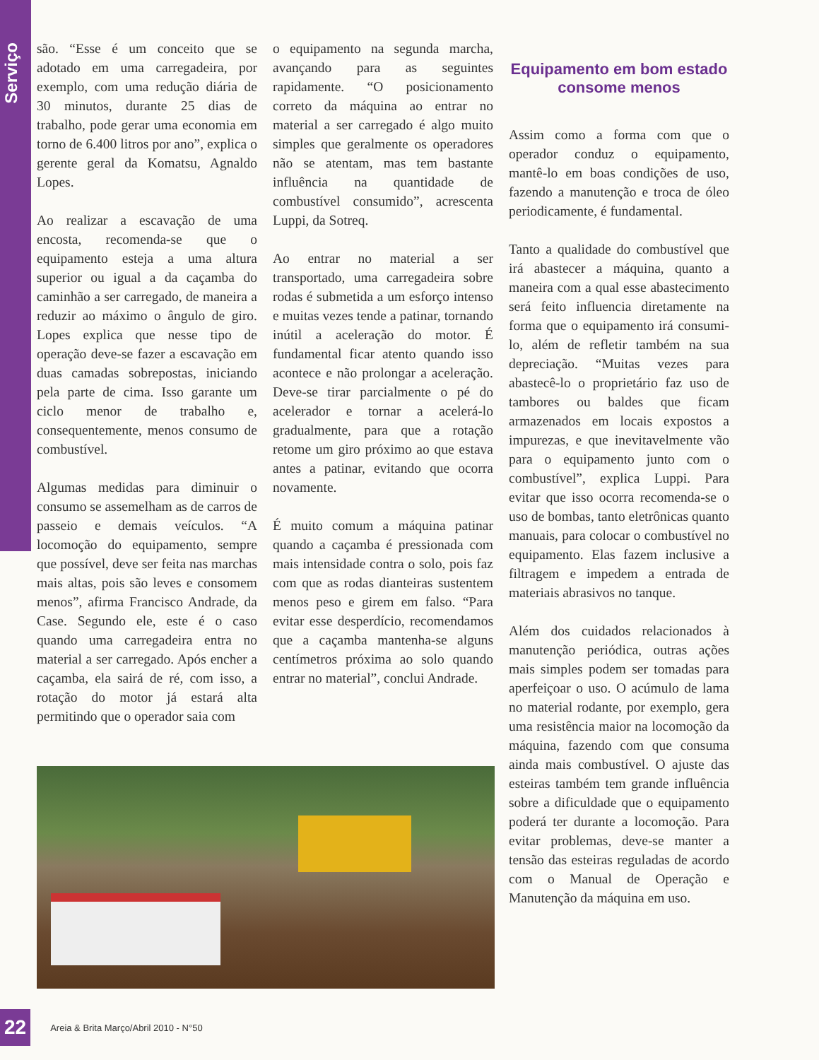Serviço
são. “Esse é um conceito que se adotado em uma carregadeira, por exemplo, com uma redução diária de 30 minutos, durante 25 dias de trabalho, pode gerar uma economia em torno de 6.400 litros por ano”, explica o gerente geral da Komatsu, Agnaldo Lopes.
Ao realizar a escavação de uma encosta, recomenda-se que o equipamento esteja a uma altura superior ou igual a da caçamba do caminhão a ser carregado, de maneira a reduzir ao máximo o ângulo de giro. Lopes explica que nesse tipo de operação deve-se fazer a escavação em duas camadas sobrepostas, iniciando pela parte de cima. Isso garante um ciclo menor de trabalho e, consequentemente, menos consumo de combustível.
Algumas medidas para diminuir o consumo se assemelham as de carros de passeio e demais veículos. “A locomoção do equipamento, sempre que possível, deve ser feita nas marchas mais altas, pois são leves e consomem menos”, afirma Francisco Andrade, da Case. Segundo ele, este é o caso quando uma carregadeira entra no material a ser carregado. Após encher a caçamba, ela sairá de ré, com isso, a rotação do motor já estará alta permitindo que o operador saia com
o equipamento na segunda marcha, avançando para as seguintes rapidamente. “O posicionamento correto da máquina ao entrar no material a ser carregado é algo muito simples que geralmente os operadores não se atentam, mas tem bastante influência na quantidade de combustível consumido”, acrescenta Luppi, da Sotreq.
Ao entrar no material a ser transportado, uma carregadeira sobre rodas é submetida a um esforço intenso e muitas vezes tende a patinar, tornando inútil a aceleração do motor. É fundamental ficar atento quando isso acontece e não prolongar a aceleração. Deve-se tirar parcialmente o pé do acelerador e tornar a acelerá-lo gradualmente, para que a rotação retome um giro próximo ao que estava antes a patinar, evitando que ocorra novamente.
É muito comum a máquina patinar quando a caçamba é pressionada com mais intensidade contra o solo, pois faz com que as rodas dianteiras sustentem menos peso e girem em falso. “Para evitar esse desperdício, recomendamos que a caçamba mantenha-se alguns centímetros próxima ao solo quando entrar no material”, conclui Andrade.
Equipamento em bom estado consome menos
Assim como a forma com que o operador conduz o equipamento, mantê-lo em boas condições de uso, fazendo a manutenção e troca de óleo periodicamente, é fundamental.
Tanto a qualidade do combustível que irá abastecer a máquina, quanto a maneira com a qual esse abastecimento será feito influencia diretamente na forma que o equipamento irá consumi-lo, além de refletir também na sua depreciação. “Muitas vezes para abastecê-lo o proprietário faz uso de tambores ou baldes que ficam armazenados em locais expostos a impurezas, e que inevitavelmente vão para o equipamento junto com o combustível”, explica Luppi. Para evitar que isso ocorra recomenda-se o uso de bombas, tanto eletrônicas quanto manuais, para colocar o combustível no equipamento. Elas fazem inclusive a filtragem e impedem a entrada de materiais abrasivos no tanque.
Além dos cuidados relacionados à manutenção periódica, outras ações mais simples podem ser tomadas para aperfeiçoar o uso. O acúmulo de lama no material rodante, por exemplo, gera uma resistência maior na locomoção da máquina, fazendo com que consuma ainda mais combustível. O ajuste das esteiras também tem grande influência sobre a dificuldade que o equipamento poderá ter durante a locomoção. Para evitar problemas, deve-se manter a tensão das esteiras reguladas de acordo com o Manual de Operação e Manutenção da máquina em uso.
22 Areia & Brita Março/Abril 2010 - N°50